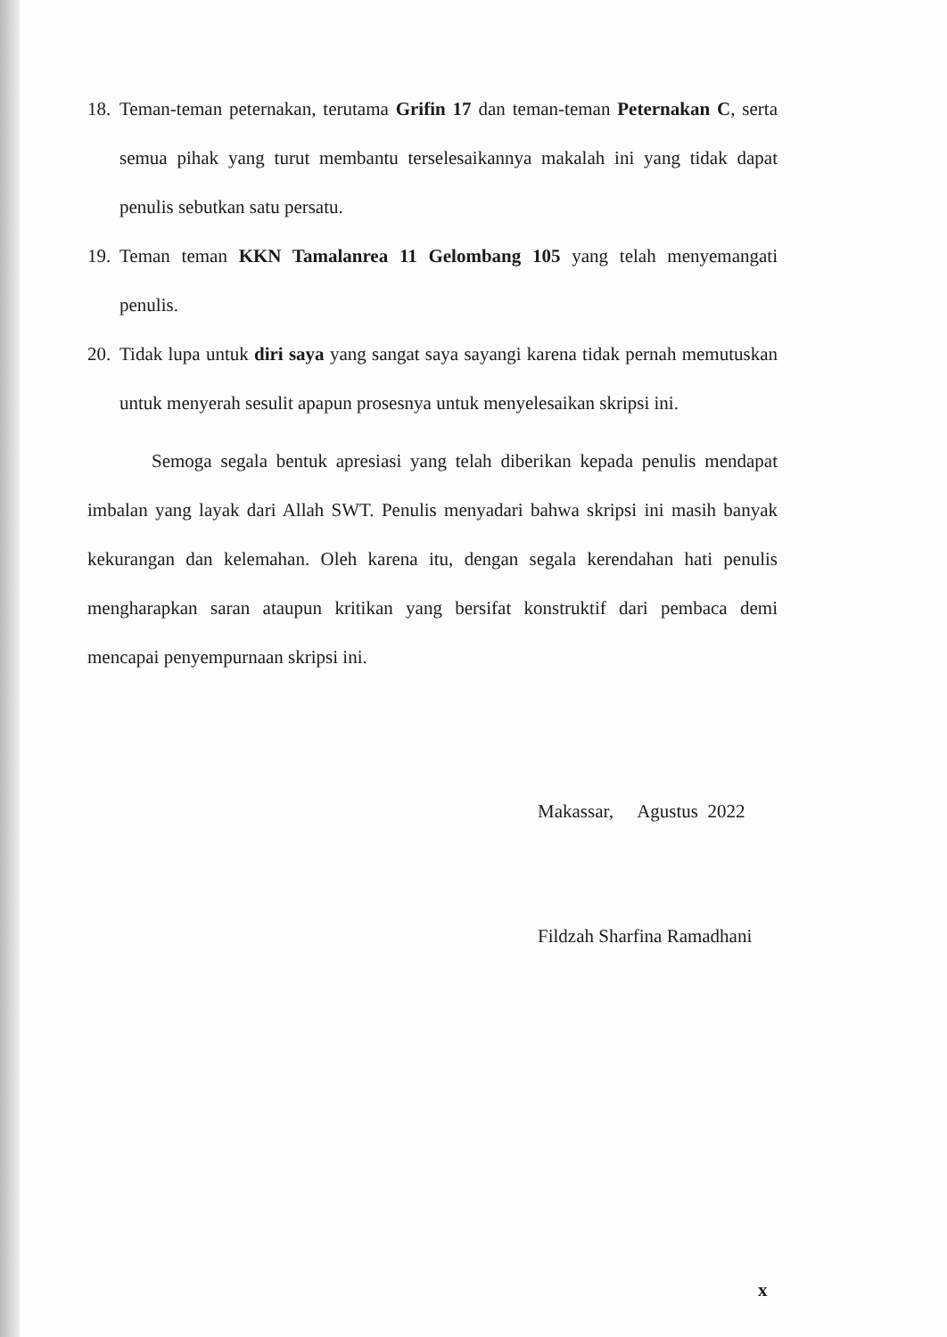18.
Teman-teman peternakan, terutama Grifin 17 dan teman-teman Peternakan C, serta semua pihak yang turut membantu terselesaikannya makalah ini yang tidak dapat penulis sebutkan satu persatu.
19.
Teman teman KKN Tamalanrea 11 Gelombang 105 yang telah menyemangati penulis.
20.
Tidak lupa untuk diri saya yang sangat saya sayangi karena tidak pernah memutuskan untuk menyerah sesulit apapun prosesnya untuk menyelesaikan skripsi ini.
Semoga segala bentuk apresiasi yang telah diberikan kepada penulis mendapat imbalan yang layak dari Allah SWT. Penulis menyadari bahwa skripsi ini masih banyak kekurangan dan kelemahan. Oleh karena itu, dengan segala kerendahan hati penulis mengharapkan saran ataupun kritikan yang bersifat konstruktif dari pembaca demi mencapai penyempurnaan skripsi ini.
Makassar, Agustus 2022
Fildzah Sharfina Ramadhani
x